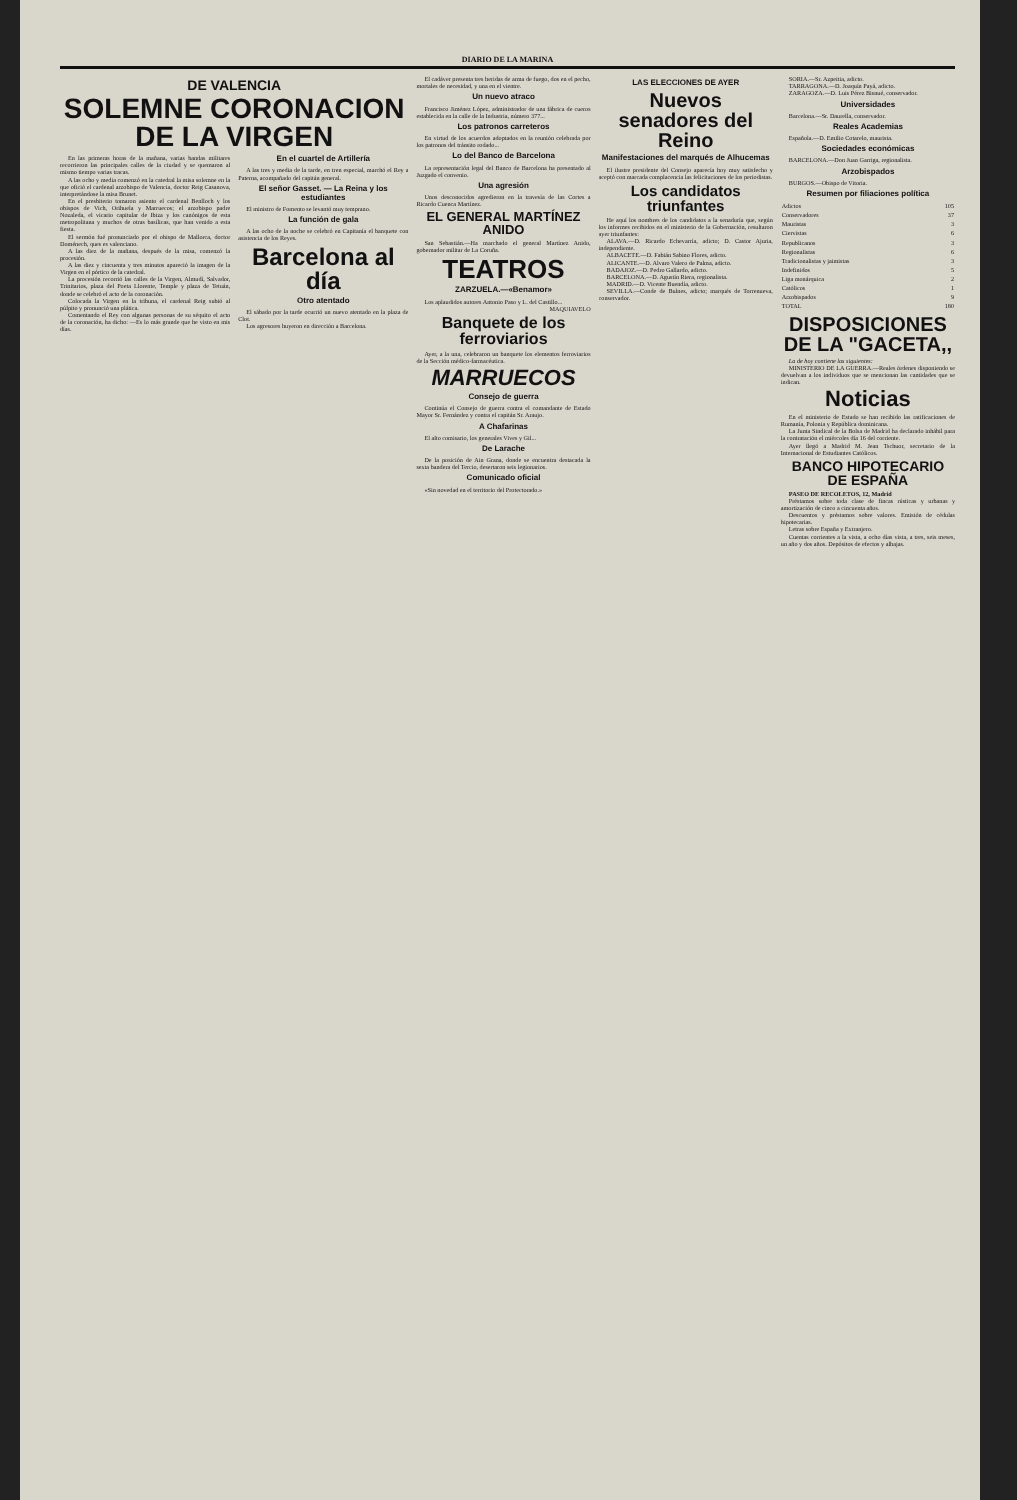DIARIO DE LA MARINA
DE VALENCIA
SOLEMNE CORONACION DE LA VIRGEN
En las primeras horas de la mañana, varias bandas militares recorrieron las principales calles de la ciudad y se quemaron al mismo tiempo varias tracas.
A las ocho y media comenzó en la catedral la misa solemne en la que ofició el cardenal arzobispo de Valencia, doctor Reig Casanova, interpretándose la misa Brunet.
En el presbiterio tomaron asiento el cardenal Benlloch y los obispos de Vich, Orihuela y Marruecos; el arzobispo padre Nozaleda, el vicario capitular de Ibiza y los canónigos de esta metropolitana y muchos de otras basílicas, que han venido a esta fiesta.
El sermón fué pronunciado por el obispo de Mallorca, doctor Doménech, ques es valenciano.
A las diez de la mañana, después de la misa, comenzó la procesión.
A las diez y cincuenta y tres minutos apareció la imagen de la Virgen en el pórtico de la catedral.
La procesión recorrió las calles de la Virgen, Almudí, Salvador, Trinitarios, plaza del Poeta Llorente, Temple y plaza de Tetuán, donde se celebró el acto de la coronación.
Colocada la Virgen en la tribuna, el cardenal Reig subió al púlpito y pronunció una plática.
Comentando el Rey con algunas personas de su séquito el acto de la coronación, ha dicho: —Es lo más grande que he visto en mis días.
En el cuartel de Artillería
A las tres y media de la tarde, en tren especial, marchó el Rey a Paterna, acompañado del capitán general.
El señor Gasset. — La Reina y los estudiantes
El ministro de Fomento se levantó muy temprano.
La función de gala
A las ocho de la noche se celebró en Capitanía el banquete con asistencia de los Reyes.
Barcelona al día
Otro atentado
El sábado por la tarde ocurrió un nuevo atentado en la plaza de Clot.
Los agresores huyeron en dirección a Barcelona.
El cadáver presenta tres heridas de arma de fuego, dos en el pecho, mortales de necesidad, y una en el vientre.
Un nuevo atraco
Francisco Jiménez López, administrador de una fábrica de cueros establecida en la calle de la Industria, número 377...
Los patronos carreteros
En virtud de los acuerdos adoptados en la reunión celebrada por los patronos del tránsito rodado...
Lo del Banco de Barcelona
La representación legal del Banco de Barcelona ha presentado al Juzgado el convenio.
Una agresión
Unos desconocidos agredieron en la travesía de las Cortes a Ricardo Cuenca Martínez.
EL GENERAL MARTÍNEZ ANIDO
San Sebastián.—Ha marchado el general Martínez Anido, gobernador militar de La Coruña.
TEATROS
ZARZUELA.—«Benamor»
Los aplaudidos autores Antonio Paso y L. del Castillo...
MAQUIAVELO
Banquete de los ferroviarios
Ayer, a la una, celebraron un banquete los elementos ferroviarios de la Sección médico-farmacéutica.
MARRUECOS
Consejo de guerra
Continúa el Consejo de guerra contra el comandante de Estado Mayor Sr. Fernández y contra el capitán Sr. Araujo.
A Chafarinas
El alto comisario, los generales Vives y Gil...
De Larache
De la posición de Ain Grana, donde se encuentra destacada la sexta bandera del Tercio, desertaron seis legionarios.
Comunicado oficial
«Sin novedad en el territorio del Protectorado.»
LAS ELECCIONES DE AYER
Nuevos senadores del Reino
Manifestaciones del marqués de Alhucemas
El ilustre presidente del Consejo aparecía hoy muy satisfecho y aceptó con marcada complacencia las felicitaciones de los periodistas.
Los candidatos triunfantes
He aquí los nombres de los candidatos a la senaduría que, según los informes recibidos en el ministerio de la Gobernación, resultaron ayer triunfantes:
ALAVA.—D. Ricardo Echevarría, adicto; D. Castor Ajuria, independiente.
ALBACETE.—D. Fabián Sabino Flores, adicto.
ALICANTE.—D. Alvaro Valero de Palma, adicto.
BADAJOZ.—D. Pedro Gallardo, adicto.
BARCELONA.—D. Agustín Riera, regionalista.
MADRID.—D. Vicente Buendía, adicto.
SEVILLA.—Conde de Bulnes, adicto; marqués de Torrenueva, conservador.
SORIA.—Sr. Azpeitia, adicto.
TARRAGONA.—D. Joaquín Payá, adicto.
ZARAGOZA.—D. Luis Pérez Bisnué, conservador.
Universidades
Barcelona.—Sr. Daurella, conservador.
Reales Academias
Española.—D. Emilio Cotarelo, maurista.
Sociedades económicas
BARCELONA.—Don Juan Garriga, regionalista.
Arzobispados
BURGOS.—Obispo de Vitoria.
Resumen por filiaciones política
| Adictos | 105 |
| Conservadores | 37 |
| Mauristas | 3 |
| Ciervistas | 6 |
| Republicanos | 3 |
| Regionalistas | 6 |
| Tradicionalistas y jaimistas | 3 |
| Indefinidos | 5 |
| Liga monárquica | 2 |
| Católicos | 1 |
| Arzobispados | 9 |
| TOTAL | 180 |
DISPOSICIONES DE LA "GACETA,,
La de hoy contiene las siguientes:
MINISTERIO DE LA GUERRA.—Reales órdenes disponiendo se devuelvan a los individuos que se mencionan las cantidades que se indican.
Noticias
En el ministerio de Estado se han recibido las ratificaciones de Rumanía, Polonia y República dominicana.
La Junta Sindical de la Bolsa de Madrid ha declarado inhábil para la contratación el miércoles día 16 del corriente.
Ayer llegó a Madrid M. Jean Tschuor, secretario de la Internacional de Estudiantes Católicos.
BANCO HIPOTECARIO DE ESPAÑA
PASEO DE RECOLETOS, 12, Madrid
Préstamos sobre toda clase de fincas rústicas y urbanas y amortización de cinco a cincuenta años.
Descuentos y préstamos sobre valores. Emisión de cédulas hipotecarias.
Letras sobre España y Extranjero.
Cuentas corrientes a la vista, a ocho días vista, a tres, seis meses, un año y dos años. Depósitos de efectos y alhajas.